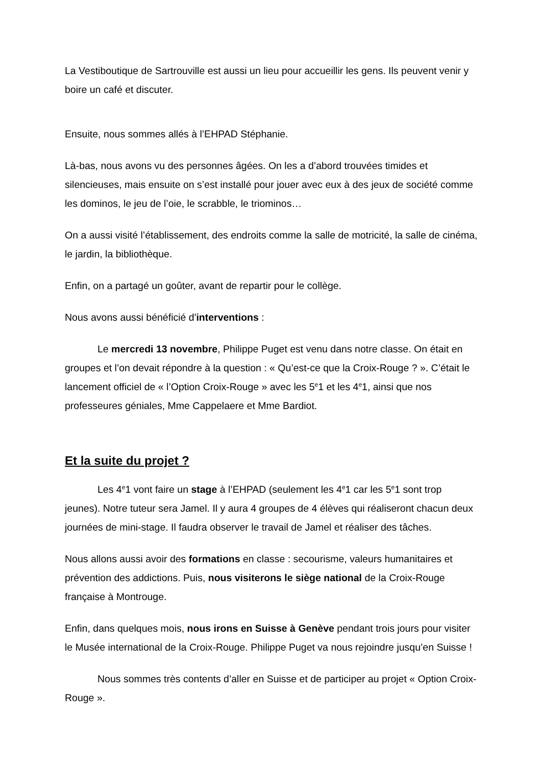La Vestiboutique de Sartrouville est aussi un lieu pour accueillir les gens. Ils peuvent venir y boire un café et discuter.
Ensuite, nous sommes allés à l’EHPAD Stéphanie.
Là-bas, nous avons vu des personnes âgées. On les a d’abord trouvées timides et silencieuses, mais ensuite on s’est installé pour jouer avec eux à des jeux de société comme les dominos, le jeu de l’oie, le scrabble, le triominos…
On a aussi visité l’établissement, des endroits comme la salle de motricité, la salle de cinéma, le jardin, la bibliothèque.
Enfin, on a partagé un goûter, avant de repartir pour le collège.
Nous avons aussi bénéficié d'interventions :
Le mercredi 13 novembre, Philippe Puget est venu dans notre classe. On était en groupes et l’on devait répondre à la question : « Qu’est-ce que la Croix-Rouge ? ». C’était le lancement officiel de « l’Option Croix-Rouge » avec les 5<sup>e</sup>1 et les 4<sup>e</sup>1, ainsi que nos professeures géniales, Mme Cappelaere et Mme Bardiot.
Et la suite du projet ?
Les 4<sup>e</sup>1 vont faire un stage à l’EHPAD (seulement les 4<sup>e</sup>1 car les 5<sup>e</sup>1 sont trop jeunes). Notre tuteur sera Jamel. Il y aura 4 groupes de 4 élèves qui réaliseront chacun deux journées de mini-stage. Il faudra observer le travail de Jamel et réaliser des tâches.
Nous allons aussi avoir des formations en classe : secourisme, valeurs humanitaires et prévention des addictions. Puis, nous visiterons le siège national de la Croix-Rouge française à Montrouge.
Enfin, dans quelques mois, nous irons en Suisse à Genève pendant trois jours pour visiter le Musée international de la Croix-Rouge. Philippe Puget va nous rejoindre jusqu’en Suisse !
Nous sommes très contents d’aller en Suisse et de participer au projet « Option Croix-Rouge ».